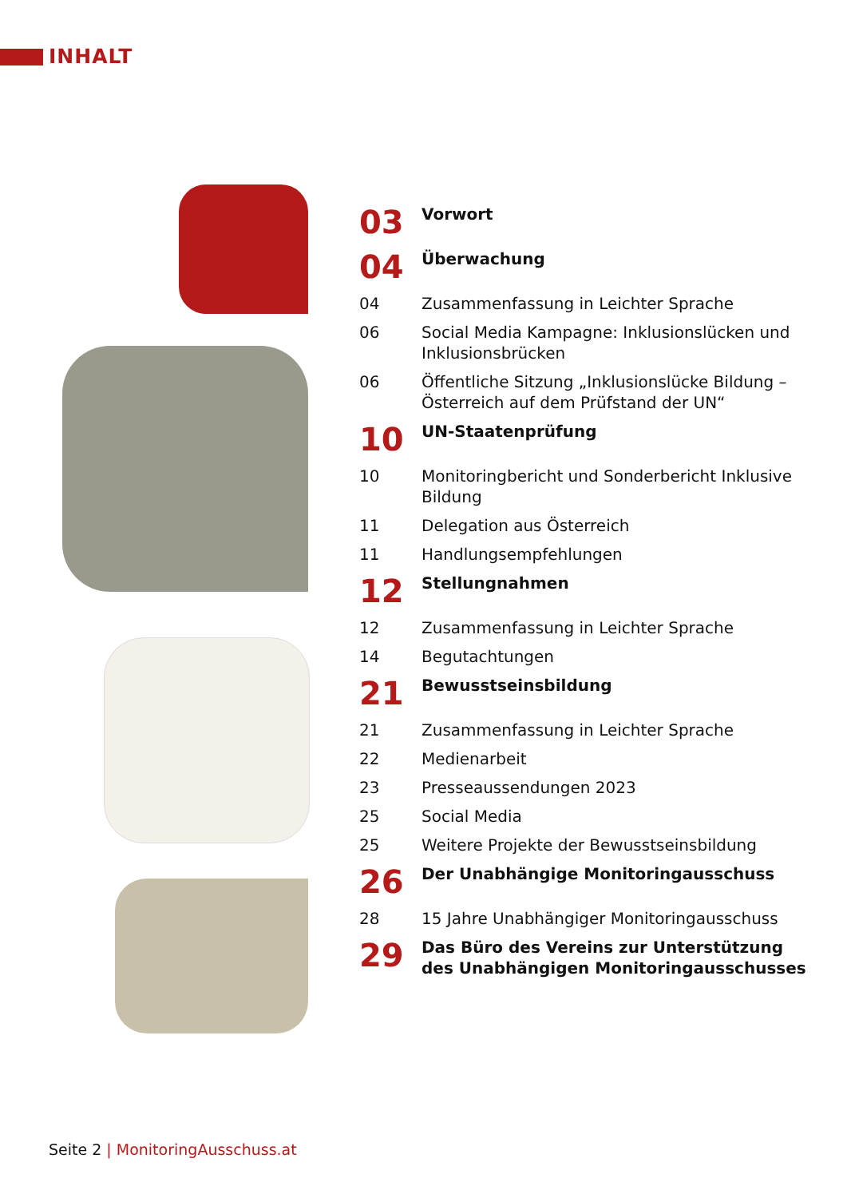INHALT
03
Vorwort
04
Überwachung
04 Zusammenfassung in Leichter Sprache
06 Social Media Kampagne: Inklusionslücken und Inklusionsbrücken
06 Öffentliche Sitzung „Inklusionslücke Bildung – Österreich auf dem Prüfstand der UN“
10
UN-Staatenprüfung
10 Monitoringbericht und Sonderbericht Inklusive Bildung
11 Delegation aus Österreich
11 Handlungsempfehlungen
12
Stellungnahmen
12 Zusammenfassung in Leichter Sprache
14 Begutachtungen
21
Bewusstseinsbildung
21 Zusammenfassung in Leichter Sprache
22 Medienarbeit
23 Presseaussendungen 2023
25 Social Media
25 Weitere Projekte der Bewusstseinsbildung
26
Der Unabhängige Monitoringausschuss
28 15 Jahre Unabhängiger Monitoringausschuss
29
Das Büro des Vereins zur Unterstützung des Unabhängigen Monitoringausschusses
Seite 2 | MonitoringAusschuss.at